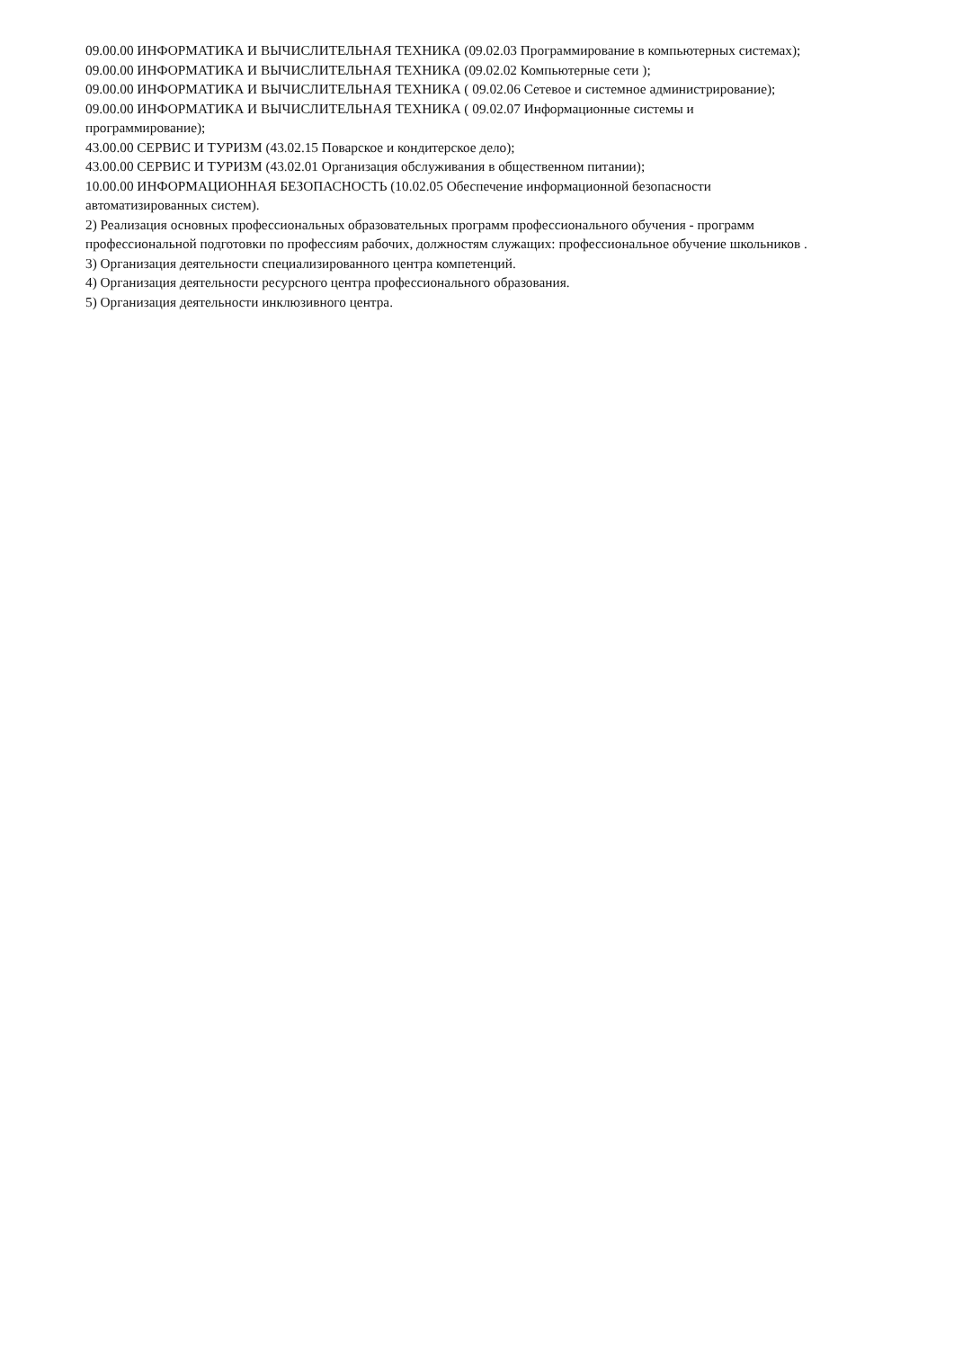09.00.00 ИНФОРМАТИКА И ВЫЧИСЛИТЕЛЬНАЯ ТЕХНИКА (09.02.03 Программирование в компьютерных системах);
09.00.00 ИНФОРМАТИКА И ВЫЧИСЛИТЕЛЬНАЯ ТЕХНИКА (09.02.02 Компьютерные сети );
09.00.00 ИНФОРМАТИКА И ВЫЧИСЛИТЕЛЬНАЯ ТЕХНИКА ( 09.02.06 Сетевое и системное администрирование);
09.00.00 ИНФОРМАТИКА И ВЫЧИСЛИТЕЛЬНАЯ ТЕХНИКА ( 09.02.07 Информационные системы и
программирование);
43.00.00 СЕРВИС И ТУРИЗМ (43.02.15 Поварское и кондитерское дело);
43.00.00 СЕРВИС И ТУРИЗМ (43.02.01 Организация обслуживания в общественном питании);
10.00.00 ИНФОРМАЦИОННАЯ БЕЗОПАСНОСТЬ (10.02.05 Обеспечение информационной безопасности
автоматизированных систем).
2) Реализация основных профессиональных образовательных программ профессионального обучения - программ
профессиональной подготовки по профессиям рабочих, должностям служащих: профессиональное обучение школьников .
3) Организация деятельности специализированного центра компетенций.
4) Организация деятельности ресурсного центра профессионального образования.
5) Организация деятельности инклюзивного центра.